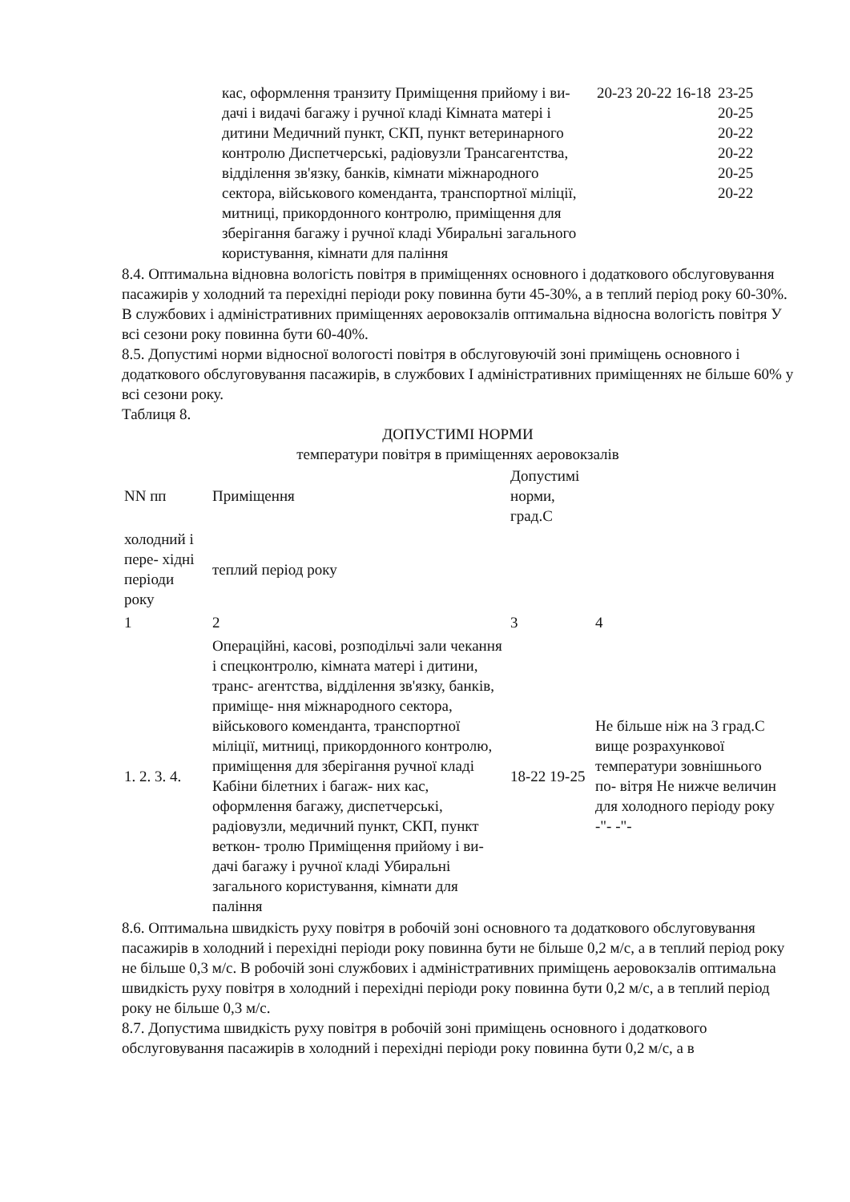| кас, оформлення транзиту Приміщення прийому і ви- дачі і видачі багажу і ручної кладі Кімната матері і дитини Медичний пункт, СКП, пункт ветеринарного контролю Диспетчерські, радіовузли Трансагентства, відділення зв'язку, банків, кімнати міжнародного сектора, військового коменданта, транспортної міліції, митниці, прикордонного контролю, приміщення для зберігання багажу і ручної кладі Убиральні загального користування, кімнати для паління | 20-23 20-22 16-18 | 23-25 20-25 20-22 20-22 20-25 20-22 |
8.4. Оптимальна відновна вологість повітря в приміщеннях основного і додаткового обслуговування пасажирів у холодний та перехідні періоди року повинна бути 45-30%, а в теплий період року 60-30%. В службових і адміністративних приміщеннях аеровокзалів оптимальна відносна вологість повітря У всі сезони року повинна бути 60-40%.
8.5. Допустимі норми відносної вологості повітря в обслуговуючій зоні приміщень основного і додаткового обслуговування пасажирів, в службових І адміністративних приміщеннях не більше 60% у всі сезони року.
Таблиця 8.
ДОПУСТИМІ НОРМИ
температури повітря в приміщеннях аеровокзалів
| NN пп | Приміщення | Допустимі норми, град.С | |
| холодний і пере- хідні періоди року | теплий період року | | |
| 1 | 2 | 3 | 4 |
| 1. 2. 3. 4. | Операційні, касові, розподільчі зали чекання і спецконтролю, кімната матері і дитини, транс- агентства, відділення зв'язку, банків, приміще- ння міжнародного сектора, військового коменданта, транспортної міліції, митниці, прикордонного контролю, приміщення для зберігання ручної кладі Кабіни білетних і багаж- них кас, оформлення багажу, диспетчерські, радіовузли, медичний пункт, СКП, пункт веткон- тролю Приміщення прийому і ви- дачі багажу і ручної кладі Убиральні загального користування, кімнати для паління | 18-22 19-25 | Не більше ніж на 3 град.С вище розрахункової температури зовнішнього по- вітря Не нижче величин для холодного періоду року -"- -"- |
8.6. Оптимальна швидкість руху повітря в робочій зоні основного та додаткового обслуговування пасажирів в холодний і перехідні періоди року повинна бути не більше 0,2 м/с, а в теплий період року не більше 0,3 м/с. В робочій зоні службових і адміністративних приміщень аеровокзалів оптимальна швидкість руху повітря в холодний і перехідні періоди року повинна бути 0,2 м/с, а в теплий період року не більше 0,3 м/с.
8.7. Допустима швидкість руху повітря в робочій зоні приміщень основного і додаткового обслуговування пасажирів в холодний і перехідні періоди року повинна бути 0,2 м/с, а в